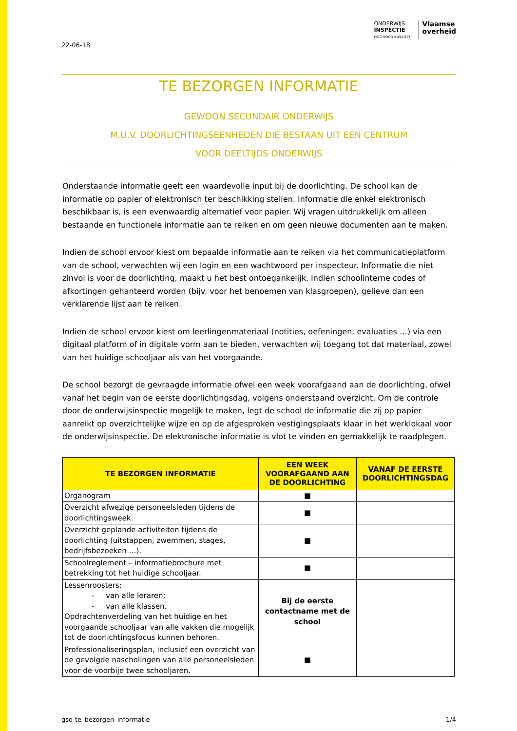ONDERWIJS
INSPECTIE
OOG VOOR KWALITEIT
Vlaamse
overheid
22-06-18
TE BEZORGEN INFORMATIE
GEWOON SECUNDAIR ONDERWIJS
M.U.V. DOORLICHTINGSEENHEDEN DIE BESTAAN UIT EEN CENTRUM
VOOR DEELTIJDS ONDERWIJS
Onderstaande informatie geeft een waardevolle input bij de doorlichting. De school kan de informatie op papier of elektronisch ter beschikking stellen. Informatie die enkel elektronisch beschikbaar is, is een evenwaardig alternatief voor papier. Wij vragen uitdrukkelijk om alleen bestaande en functionele informatie aan te reiken en om geen nieuwe documenten aan te maken.
Indien de school ervoor kiest om bepaalde informatie aan te reiken via het communicatieplatform van de school, verwachten wij een login en een wachtwoord per inspecteur. Informatie die niet zinvol is voor de doorlichting, maakt u het best ontoegankelijk. Indien schoolinterne codes of afkortingen gehanteerd worden (bijv. voor het benoemen van klasgroepen), gelieve dan een verklarende lijst aan te reiken.
Indien de school ervoor kiest om leerlingenmateriaal (notities, oefeningen, evaluaties …) via een digitaal platform of in digitale vorm aan te bieden, verwachten wij toegang tot dat materiaal, zowel van het huidige schooljaar als van het voorgaande.
De school bezorgt de gevraagde informatie ofwel een week voorafgaand aan de doorlichting, ofwel vanaf het begin van de eerste doorlichtingsdag, volgens onderstaand overzicht. Om de controle door de onderwijsinspectie mogelijk te maken, legt de school de informatie die zij op papier aanreikt op overzichtelijke wijze en op de afgesproken vestigingsplaats klaar in het werklokaal voor de onderwijsinspectie. De elektronische informatie is vlot te vinden en gemakkelijk te raadplegen.
| TE BEZORGEN INFORMATIE | EEN WEEK VOORAFGAAND AAN DE DOORLICHTING | VANAF DE EERSTE DOORLICHTINGSDAG |
| --- | --- | --- |
| Organogram | ■ | |
| Overzicht afwezige personeelsleden tijdens de doorlichtingsweek. | ■ | |
| Overzicht geplande activiteiten tijdens de doorlichting (uitstappen, zwemmen, stages, bedrijfsbezoeken …). | ■ | |
| Schoolreglement – informatiebrochure met betrekking tot het huidige schooljaar. | ■ | |
| Lessenroosters: - van alle leraren; - van alle klassen. Opdrachtenverdeling van het huidige en het voorgaande schooljaar van alle vakken die mogelijk tot de doorlichtingsfocus kunnen behoren. | Bij de eerste contactname met de school | |
| Professionaliseringsplan, inclusief een overzicht van de gevolgde nascholingen van alle personeelsleden voor de voorbije twee schooljaren. | ■ | |
gso-te_bezorgen_informatie 1/4